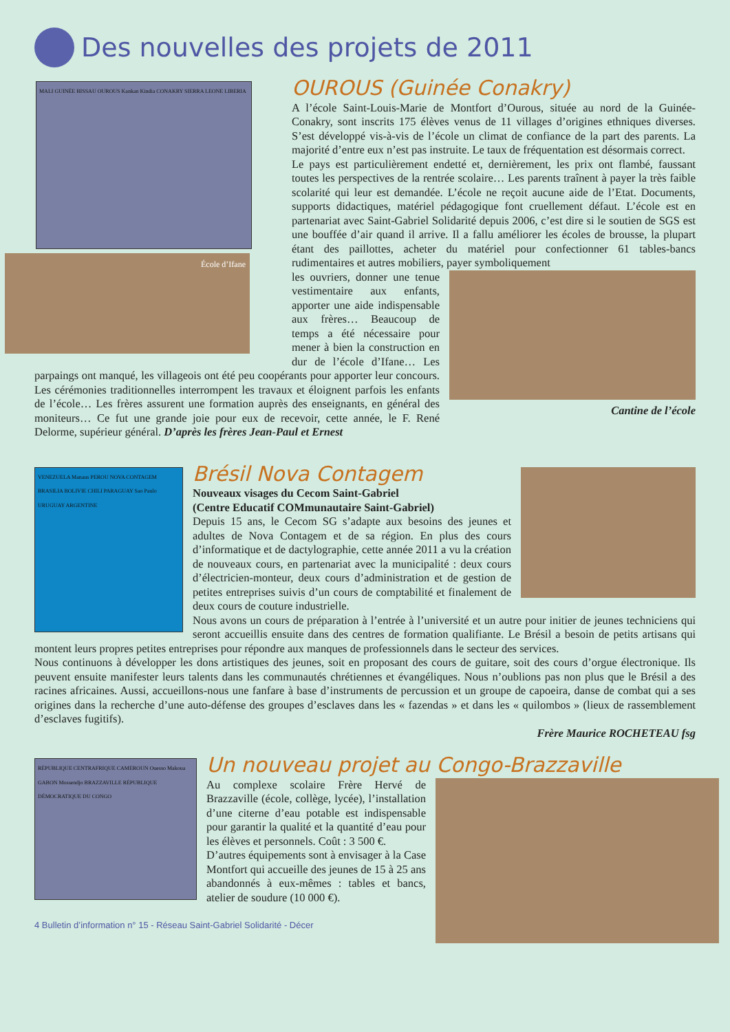Des nouvelles des projets de 2011
MALI GUINÉE BISSAU OUROUS Kankan Kindia CONAKRY SIERRA LEONE LIBERIA
École d’Ifane
OUROUS (Guinée Conakry)
A l’école Saint-Louis-Marie de Montfort d’Ourous, située au nord de la Guinée-Conakry, sont inscrits 175 élèves venus de 11 villages d’origines ethniques diverses. S’est développé vis-à-vis de l’école un climat de confiance de la part des parents. La majorité d’entre eux n’est pas instruite. Le taux de fréquentation est désormais correct.
Le pays est particulièrement endetté et, dernièrement, les prix ont flambé, faussant toutes les perspectives de la rentrée scolaire… Les parents traînent à payer la très faible scolarité qui leur est demandée. L’école ne reçoit aucune aide de l’Etat. Documents, supports didactiques, matériel pédagogique font cruellement défaut. L’école est en partenariat avec Saint-Gabriel Solidarité depuis 2006, c’est dire si le soutien de SGS est une bouffée d’air quand il arrive. Il a fallu améliorer les écoles de brousse, la plupart étant des paillottes, acheter du matériel pour confectionner 61 tables-bancs rudimentaires et autres mobiliers, payer symboliquement
Cantine de l’école
les ouvriers, donner une tenue vestimentaire aux enfants, apporter une aide indispensable aux frères… Beaucoup de temps a été nécessaire pour mener à bien la construction en dur de l’école d’Ifane… Les parpaings ont manqué, les villageois ont été peu coopérants pour apporter leur concours. Les cérémonies traditionnelles interrompent les travaux et éloignent parfois les enfants de l’école… Les frères assurent une formation auprès des enseignants, en général des moniteurs… Ce fut une grande joie pour eux de recevoir, cette année, le F. René Delorme, supérieur général. D’après les frères Jean-Paul et Ernest
VENEZUELA Manaus PEROU NOVA CONTAGEM BRASILIA BOLIVIE CHILI PARAGUAY Sao Paulo URUGUAY ARGENTINE
Brésil Nova Contagem
Nouveaux visages du Cecom Saint-Gabriel
(Centre Educatif COMmunautaire Saint-Gabriel)
Depuis 15 ans, le Cecom SG s’adapte aux besoins des jeunes et adultes de Nova Contagem et de sa région. En plus des cours d’informatique et de dactylographie, cette année 2011 a vu la création de nouveaux cours, en partenariat avec la municipalité : deux cours d’électricien-monteur, deux cours d’administration et de gestion de petites entreprises suivis d’un cours de comptabilité et finalement de deux cours de couture industrielle.
Nous avons un cours de préparation à l’entrée à l’université et un autre pour initier de jeunes techniciens qui seront accueillis ensuite dans des centres de formation qualifiante. Le Brésil a besoin de petits artisans qui montent leurs propres petites entreprises pour répondre aux manques de professionnels dans le secteur des services.
Nous continuons à développer les dons artistiques des jeunes, soit en proposant des cours de guitare, soit des cours d’orgue électronique. Ils peuvent ensuite manifester leurs talents dans les communautés chrétiennes et évangéliques. Nous n’oublions pas non plus que le Brésil a des racines africaines. Aussi, accueillons-nous une fanfare à base d’instruments de percussion et un groupe de capoeira, danse de combat qui a ses origines dans la recherche d’une auto-défense des groupes d’esclaves dans les « fazendas » et dans les « quilombos » (lieux de rassemblement d’esclaves fugitifs).
Frère Maurice ROCHETEAU fsg
RÉPUBLIQUE CENTRAFRIQUE CAMEROUN Ouesso Makoua GABON Mossendjo BRAZZAVILLE RÉPUBLIQUE DÉMOCRATIQUE DU CONGO
Un nouveau projet au Congo-Brazzaville
Au complexe scolaire Frère Hervé de Brazzaville (école, collège, lycée), l’installation d’une citerne d’eau potable est indispensable pour garantir la qualité et la quantité d’eau pour les élèves et personnels. Coût : 3 500 €.
D’autres équipements sont à envisager à la Case Montfort qui accueille des jeunes de 15 à 25 ans abandonnés à eux-mêmes : tables et bancs, atelier de soudure (10 000 €).
4 Bulletin d’information n° 15 - Réseau Saint-Gabriel Solidarité - Décer